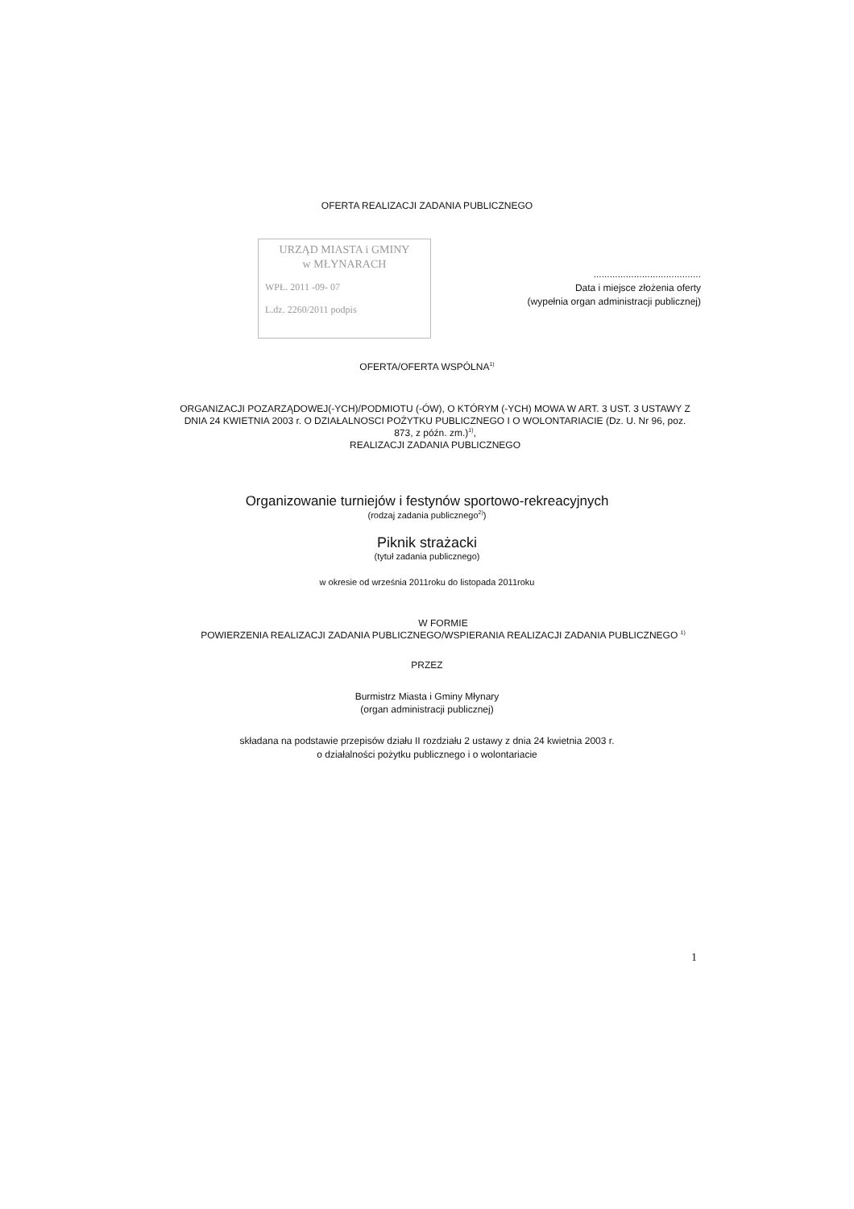OFERTA REALIZACJI ZADANIA PUBLICZNEGO
URZĄD MIASTA i GMINY
w MŁYNARACH
WPŁ. 2011 -09- 07
L.dz. 2260/2011 podpis
........................................
Data i miejsce złożenia oferty
(wypełnia organ administracji publicznej)
OFERTA/OFERTA WSPÓLNA<sup>1)</sup>
ORGANIZACJI POZARZĄDOWEJ(-YCH)/PODMIOTU (-ÓW), O KTÓRYM (-YCH) MOWA W ART. 3 UST. 3 USTAWY Z DNIA 24 KWIETNIA 2003 r. O DZIAŁALNOSCI POŻYTKU PUBLICZNEGO I O WOLONTARIACIE (Dz. U. Nr 96, poz. 873, z późn. zm.)<sup>1)</sup>,
REALIZACJI ZADANIA PUBLICZNEGO
Organizowanie turniejów i festynów sportowo-rekreacyjnych
(rodzaj zadania publicznego<sup>2)</sup>)
Piknik strażacki
(tytuł zadania publicznego)
w okresie od września 2011roku do listopada 2011roku
W FORMIE
POWIERZENIA REALIZACJI ZADANIA PUBLICZNEGO/WSPIERANIA REALIZACJI ZADANIA PUBLICZNEGO <sup>1)</sup>
PRZEZ
Burmistrz Miasta i Gminy Młynary
(organ administracji publicznej)
składana na podstawie przepisów działu II rozdziału 2 ustawy z dnia 24 kwietnia 2003 r.
o działalności pożytku publicznego i o wolontariacie
1